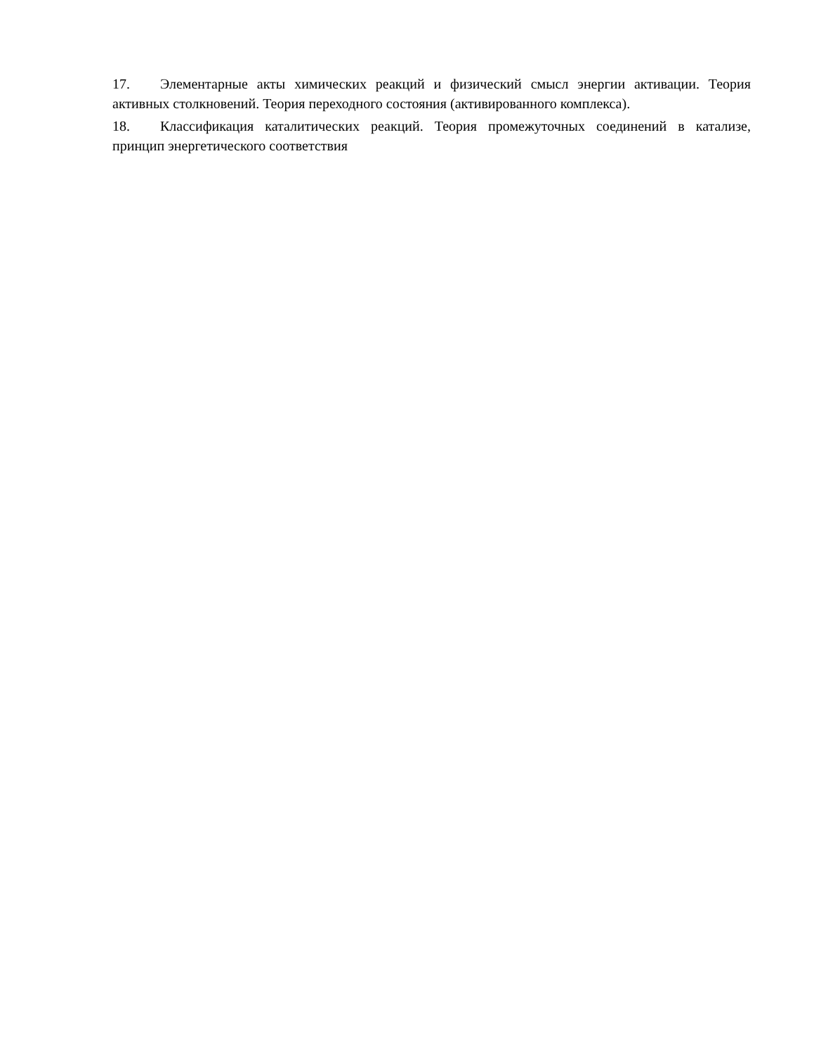17. Элементарные акты химических реакций и физический смысл энергии активации. Теория активных столкновений. Теория переходного состояния (активированного комплекса).
18. Классификация каталитических реакций. Теория промежуточных соединений в катализе, принцип энергетического соответствия